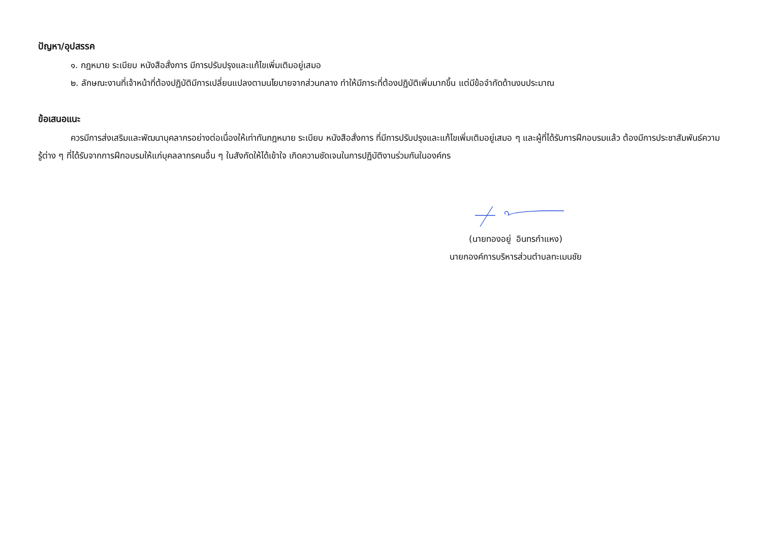ปัญหา/อุปสรรค
๑. กฎหมาย ระเบียบ หนังสือสั่งการ มีการปรับปรุงและแก้ไขเพิ่มเติมอยู่เสมอ
๒. ลักษณะงานที่เจ้าหน้าที่ต้องปฏิบัติมีการเปลี่ยนแปลงตามนโยบายจากส่วนกลาง ทำให้มีภาระที่ต้องปฏิบัติเพิ่มมากขึ้น แต่มีข้อจำกัดด้านงบประมาณ
ข้อเสนอแนะ
ควรมีการส่งเสริมและพัฒนาบุคลากรอย่างต่อเนื่องให้เท่าทันกฎหมาย ระเบียบ หนังสือสั่งการ ที่มีการปรับปรุงและแก้ไขเพิ่มเติมอยู่เสมอ ๆ และผู้ที่ได้รับการฝึกอบรมแล้ว ต้องมีการประชาสัมพันธ์ความรู้ต่าง ๆ ที่ได้รับจากการฝึกอบรมให้แก่บุคลลากรคนอื่น ๆ ในสังกัดให้ได้เข้าใจ เกิดความชัดเจนในการปฏิบัติงานร่วมกันในองค์กร
(นายทองอยู่ อินทรกำแหง)
นายกองค์การบริหารส่วนตำบลทะเมนชัย